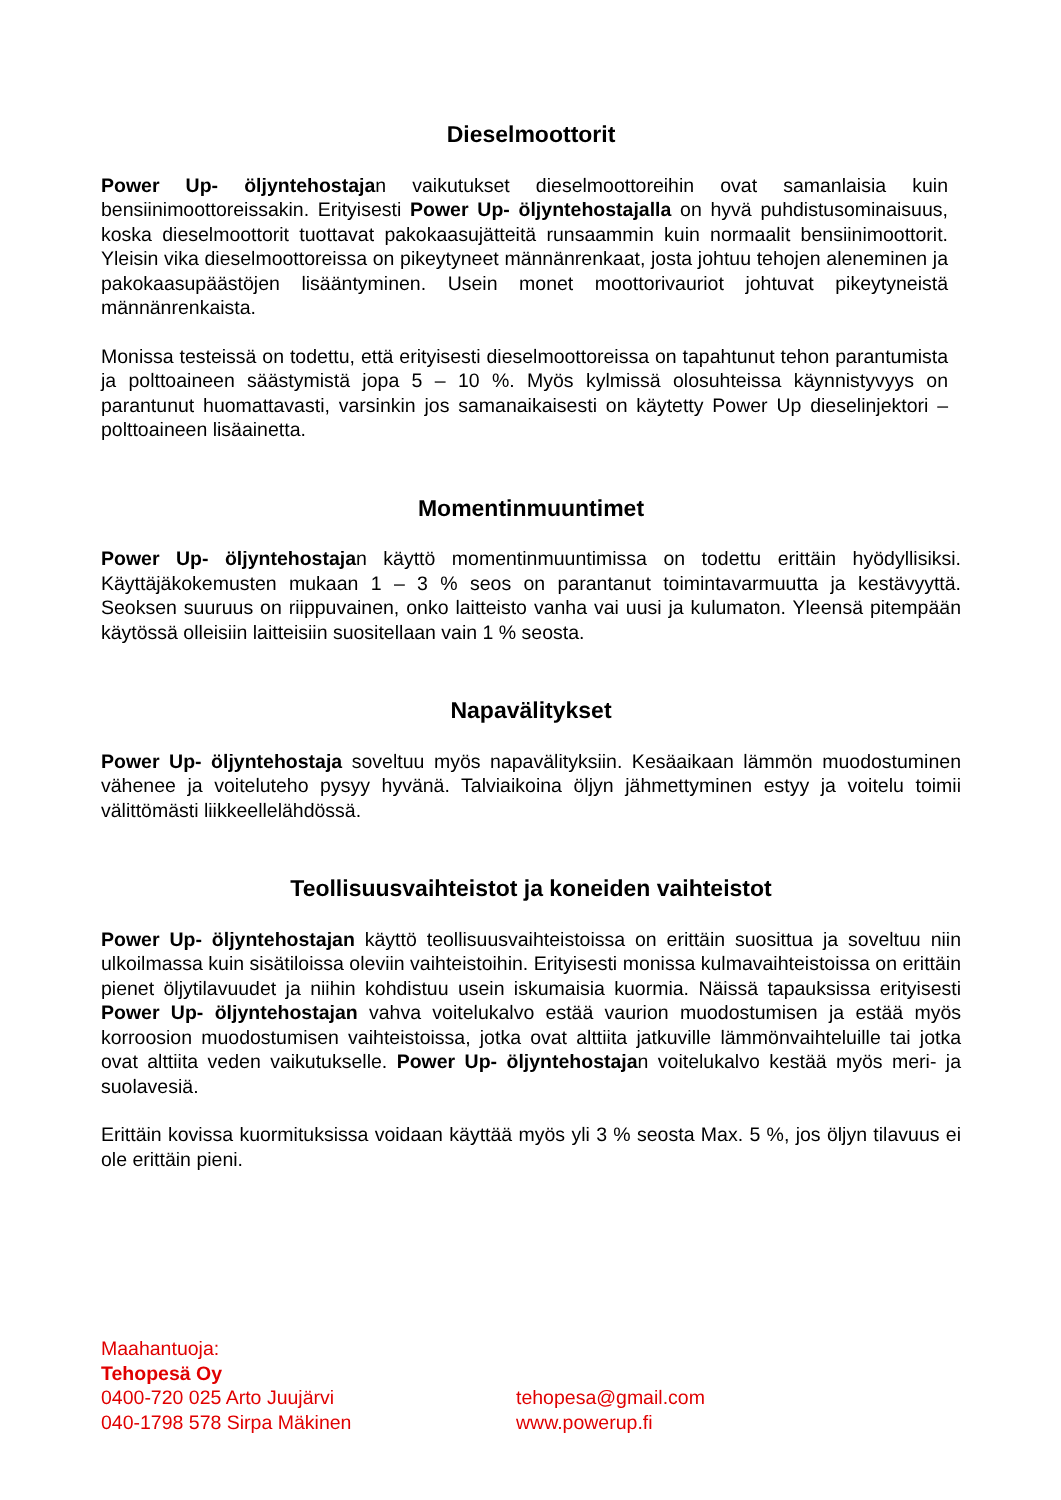Dieselmoottorit
Power Up- öljyntehostajan vaikutukset dieselmoottoreihin ovat samanlaisia kuin bensiinimoottoreissakin. Erityisesti Power Up- öljyntehostajalla on hyvä puhdistusominaisuus, koska dieselmoottorit tuottavat pakokaasujätteitä runsaammin kuin normaalit bensiinimoottorit. Yleisin vika dieselmoottoreissa on pikeytyneet männänrenkaat, josta johtuu tehojen aleneminen ja pakokaasupäästöjen lisääntyminen. Usein monet moottorivauriot johtuvat pikeytyneistä männänrenkaista.
Monissa testeissä on todettu, että erityisesti dieselmoottoreissa on tapahtunut tehon parantumista ja polttoaineen säästymistä jopa 5 – 10 %. Myös kylmissä olosuhteissa käynnistyvyys on parantunut huomattavasti, varsinkin jos samanaikaisesti on käytetty Power Up dieselinjektori – polttoaineen lisäainetta.
Momentinmuuntimet
Power Up- öljyntehostajan käyttö momentinmuuntimissa on todettu erittäin hyödyllisiksi. Käyttäjäkokemusten mukaan 1 – 3 % seos on parantanut toimintavarmuutta ja kestävyyttä. Seoksen suuruus on riippuvainen, onko laitteisto vanha vai uusi ja kulumaton. Yleensä pitempään käytössä olleisiin laitteisiin suositellaan vain 1 % seosta.
Napavälitykset
Power Up- öljyntehostaja soveltuu myös napavälityksiin. Kesäaikaan lämmön muodostuminen vähenee ja voiteluteho pysyy hyvänä. Talviaikoina öljyn jähmettyminen estyy ja voitelu toimii välittömästi liikkeellelähdössä.
Teollisuusvaihteistot ja koneiden vaihteistot
Power Up- öljyntehostajan käyttö teollisuusvaihteistoissa on erittäin suosittua ja soveltuu niin ulkoilmassa kuin sisätiloissa oleviin vaihteistoihin. Erityisesti monissa kulmavaihteistoissa on erittäin pienet öljytilavuudet ja niihin kohdistuu usein iskumaisia kuormia. Näissä tapauksissa erityisesti Power Up- öljyntehostajan vahva voitelukalvo estää vaurion muodostumisen ja estää myös korroosion muodostumisen vaihteistoissa, jotka ovat alttiita jatkuville lämmönvaihteluille tai jotka ovat alttiita veden vaikutukselle. Power Up- öljyntehostajan voitelukalvo kestää myös meri- ja suolavesiä.
Erittäin kovissa kuormituksissa voidaan käyttää myös yli 3 % seosta Max. 5 %, jos öljyn tilavuus ei ole erittäin pieni.
Maahantuoja:
Tehopesä Oy
0400-720 025 Arto Juujärvi tehopesa@gmail.com
040-1798 578 Sirpa Mäkinen www.powerup.fi